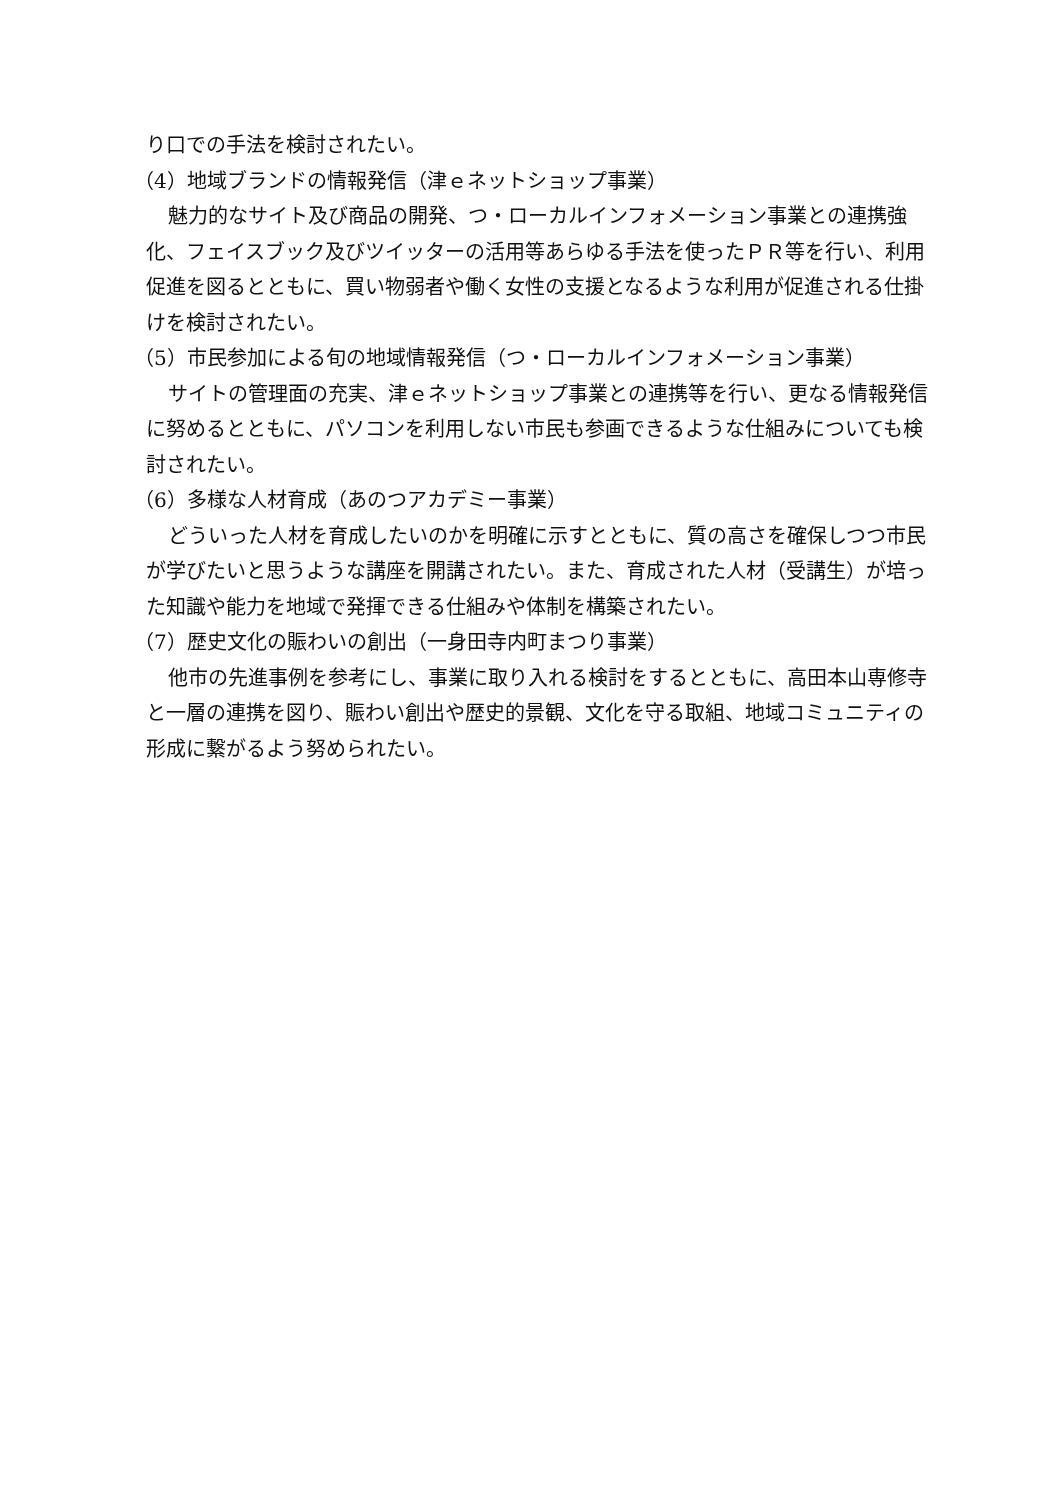り口での手法を検討されたい。
（4）地域ブランドの情報発信（津ｅネットショップ事業）
魅力的なサイト及び商品の開発、つ・ローカルインフォメーション事業との連携強化、フェイスブック及びツイッターの活用等あらゆる手法を使ったＰＲ等を行い、利用促進を図るとともに、買い物弱者や働く女性の支援となるような利用が促進される仕掛けを検討されたい。
（5）市民参加による旬の地域情報発信（つ・ローカルインフォメーション事業）
サイトの管理面の充実、津ｅネットショップ事業との連携等を行い、更なる情報発信に努めるとともに、パソコンを利用しない市民も参画できるような仕組みについても検討されたい。
（6）多様な人材育成（あのつアカデミー事業）
どういった人材を育成したいのかを明確に示すとともに、質の高さを確保しつつ市民が学びたいと思うような講座を開講されたい。また、育成された人材（受講生）が培った知識や能力を地域で発揮できる仕組みや体制を構築されたい。
（7）歴史文化の賑わいの創出（一身田寺内町まつり事業）
他市の先進事例を参考にし、事業に取り入れる検討をするとともに、高田本山専修寺と一層の連携を図り、賑わい創出や歴史的景観、文化を守る取組、地域コミュニティの形成に繋がるよう努められたい。